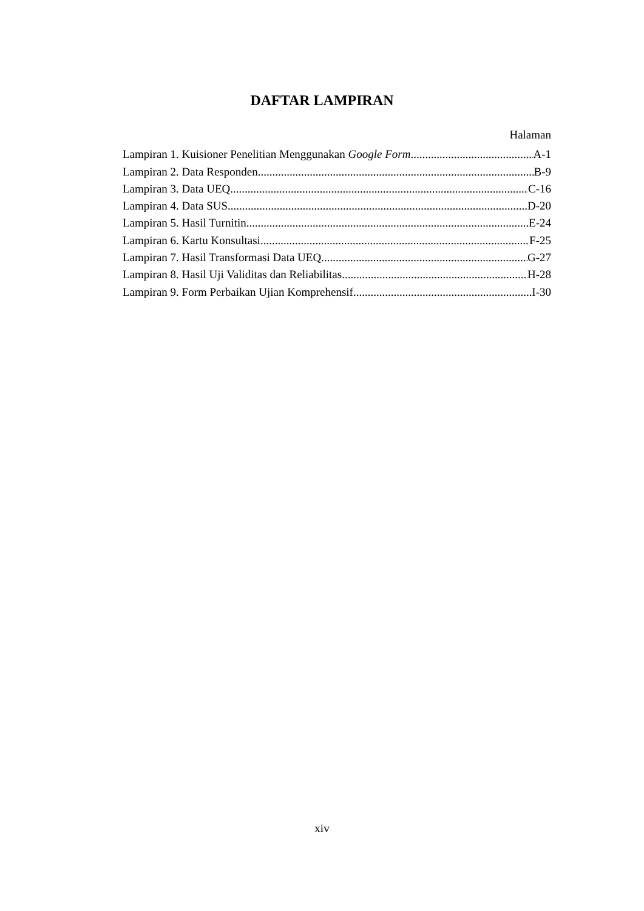DAFTAR LAMPIRAN
Halaman
Lampiran 1. Kuisioner Penelitian Menggunakan Google Form A-1
Lampiran 2. Data Responden B-9
Lampiran 3. Data UEQ C-16
Lampiran 4. Data SUS D-20
Lampiran 5. Hasil Turnitin E-24
Lampiran 6. Kartu Konsultasi F-25
Lampiran 7. Hasil Transformasi Data UEQ G-27
Lampiran 8. Hasil Uji Validitas dan Reliabilitas H-28
Lampiran 9. Form Perbaikan Ujian Komprehensif I-30
xiv